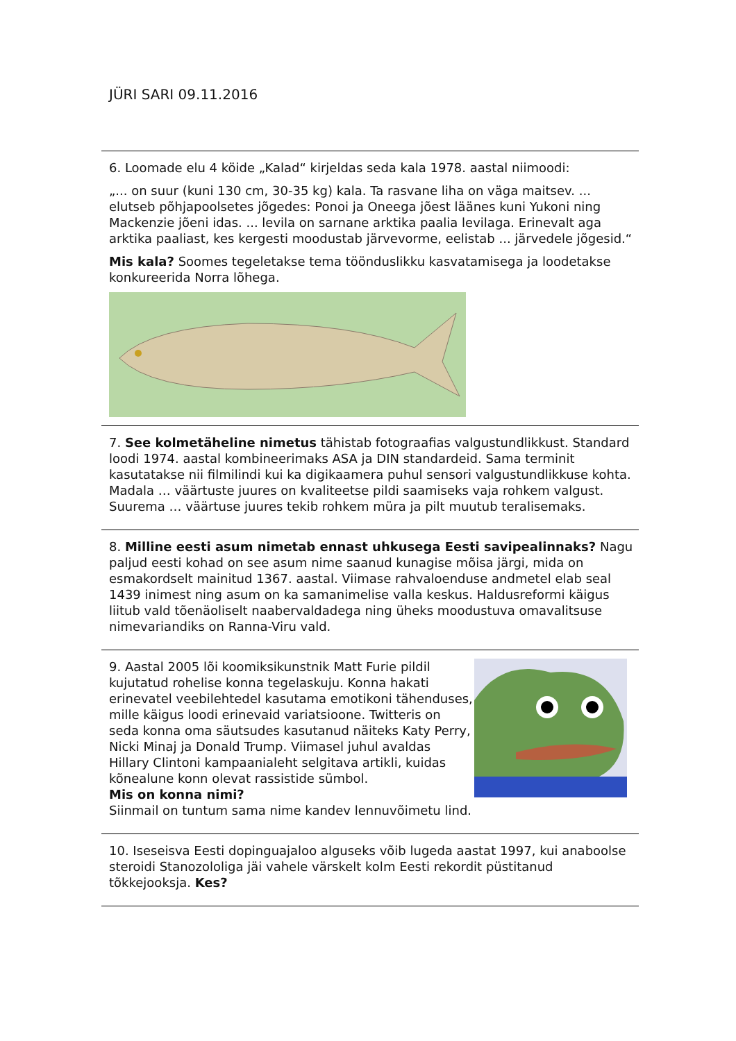JÜRI SARI 09.11.2016
6. Loomade elu 4 köide „Kalad“ kirjeldas seda kala 1978. aastal niimoodi:
„... on suur (kuni 130 cm, 30-35 kg) kala. Ta rasvane liha on väga maitsev. ... elutseb põhjapoolsetes jõgedes: Ponoi ja Oneega jõest läänes kuni Yukoni ning Mackenzie jõeni idas. ... levila on sarnane arktika paalia levilaga. Erinevalt aga arktika paaliast, kes kergesti moodustab järvevorme, eelistab ... järvedele jõgesid.“
Mis kala? Soomes tegeletakse tema töönduslikku kasvatamisega ja loodetakse konkureerida Norra lõhega.
7. See kolmetäheline nimetus tähistab fotograafias valgustundlikkust. Standard loodi 1974. aastal kombineerimaks ASA ja DIN standardeid. Sama terminit kasutatakse nii filmilindi kui ka digikaamera puhul sensori valgustundlikkuse kohta. Madala … väärtuste juures on kvaliteetse pildi saamiseks vaja rohkem valgust. Suurema … väärtuse juures tekib rohkem müra ja pilt muutub teralisemaks.
8. Milline eesti asum nimetab ennast uhkusega Eesti savipealinnaks? Nagu paljud eesti kohad on see asum nime saanud kunagise mõisa järgi, mida on esmakordselt mainitud 1367. aastal. Viimase rahvaloenduse andmetel elab seal 1439 inimest ning asum on ka samanimelise valla keskus. Haldusreformi käigus liitub vald tõenäoliselt naabervaldadega ning üheks moodustuva omavalitsuse nimevariandiks on Ranna-Viru vald.
9. Aastal 2005 lõi koomiksikunstnik Matt Furie pildil kujutatud rohelise konna tegelaskuju. Konna hakati erinevatel veebilehtedel kasutama emotikoni tähenduses, mille käigus loodi erinevaid variatsioone. Twitteris on seda konna oma säutsudes kasutanud näiteks Katy Perry, Nicki Minaj ja Donald Trump. Viimasel juhul avaldas Hillary Clintoni kampaanialeht selgitava artikli, kuidas kõnealune konn olevat rassistide sümbol.
Mis on konna nimi?
Siinmail on tuntum sama nime kandev lennuvõimetu lind.
10. Iseseisva Eesti dopinguajaloo alguseks võib lugeda aastat 1997, kui anaboolse steroidi Stanozololiga jäi vahele värskelt kolm Eesti rekordit püstitanud tõkkejooksja. Kes?